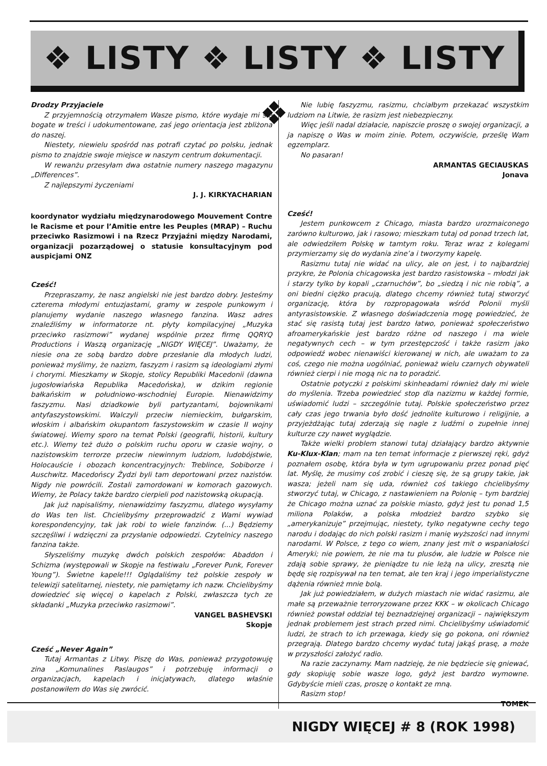❖ LISTY ❖ LISTY ❖ LISTY ❖
Drodzy Przyjaciele
Z przyjemnością otrzymałem Wasze pismo, które wydaje mi się bogate w treści i udokumentowane, zaś jego orientacja jest zbliżona do naszej.
Niestety, niewielu spośród nas potrafi czytać po polsku, jednak pismo to znajdzie swoje miejsce w naszym centrum dokumentacji.
W rewanżu przesyłam dwa ostatnie numery naszego magazynu „Differences”.
Z najlepszymi życzeniami
J. J. KIRKYACHARIAN
koordynator wydziału międzynarodowego Mouvement Contre le Racisme et pour l’Amitie entre les Peuples (MRAP) – Ruchu przeciwko Rasizmowi i na Rzecz Przyjaźni między Narodami, organizacji pozarządowej o statusie konsultacyjnym pod auspicjami ONZ
Cześć!
Przepraszamy, że nasz angielski nie jest bardzo dobry. Jesteśmy czterema młodymi entuzjastami, gramy w zespole punkowym i planujemy wydanie naszego własnego fanzina. Wasz adres znaleźliśmy w informatorze nt. płyty kompilacyjnej „Muzyka przeciwko rasizmowi” wydanej wspólnie przez firmę QQRYQ Productions i Waszą organizację „NIGDY WIĘCEJ”. Uważamy, że niesie ona ze sobą bardzo dobre przesłanie dla młodych ludzi, ponieważ myślimy, że nazizm, faszyzm i rasizm są ideologiami złymi i chorymi. Mieszkamy w Skopje, stolicy Republiki Macedonii (dawna jugosłowiańska Republika Macedońska), w dzikim regionie bałkańskim w południowo-wschodniej Europie. Nienawidzimy faszyzmu. Nasi dziadkowie byli partyzantami, bojownikami antyfaszystowskimi. Walczyli przeciw niemieckim, bułgarskim, włoskim i albańskim okupantom faszystowskim w czasie II wojny światowej. Wiemy sporo na temat Polski (geografii, historii, kultury etc.). Wiemy też dużo o polskim ruchu oporu w czasie wojny, o nazistowskim terrorze przeciw niewinnym ludziom, ludobójstwie, Holocauście i obozach koncentracyjnych: Treblince, Sobiborze i Auschwitz. Macedońscy Żydzi byli tam deportowani przez nazistów. Nigdy nie powrócili. Zostali zamordowani w komorach gazowych. Wiemy, że Polacy także bardzo cierpieli pod nazistowską okupacją.
Jak już napisaliśmy, nienawidzimy faszyzmu, dlatego wysyłamy do Was ten list. Chcielibyśmy przeprowadzić z Wami wywiad korespondencyjny, tak jak robi to wiele fanzinów. (...) Będziemy szczęśliwi i wdzięczni za przysłanie odpowiedzi. Czytelnicy naszego fanzina także.
Słyszeliśmy muzykę dwóch polskich zespołów: Abaddon i Schizma (występowali w Skopje na festiwalu „Forever Punk, Forever Young”). Świetne kapele!!! Oglądaliśmy też polskie zespoły w telewizji satelitarnej, niestety, nie pamiętamy ich nazw. Chcielibyśmy dowiedzieć się więcej o kapelach z Polski, zwłaszcza tych ze składanki „Muzyka przeciwko rasizmowi”.
VANGEL BASHEVSKI
Skopje
Cześć „Never Again”
Tutaj Armantas z Litwy. Piszę do Was, ponieważ przygotowuję zina „Komunalines Paslaugos” i potrzebuję informacji o organizacjach, kapelach i inicjatywach, dlatego właśnie postanowiłem do Was się zwrócić.
Nie lubię faszyzmu, rasizmu, chciałbym przekazać wszystkim ludziom na Litwie, że rasizm jest niebezpieczny.
Więc jeśli nadal działacie, napiszcie proszę o swojej organizacji, a ja napiszę o Was w moim zinie. Potem, oczywiście, prześlę Wam egzemplarz.
No pasaran!
ARMANTAS GECIAUSKAS
Jonava
Cześć!
Jestem punkowcem z Chicago, miasta bardzo urozmaiconego zarówno kulturowo, jak i rasowo; mieszkam tutaj od ponad trzech lat, ale odwiedziłem Polskę w tamtym roku. Teraz wraz z kolegami przymierzamy się do wydania zine’a i tworzymy kapelę.
Rasizmu tutaj nie widać na ulicy, ale on jest, i to najbardziej przykre, że Polonia chicagowska jest bardzo rasistowska – młodzi jak i starzy tylko by kopali „czarnuchów”, bo „siedzą i nic nie robią”, a oni biedni ciężko pracują, dlatego chcemy również tutaj stworzyć organizację, która by rozpropagowała wśród Polonii myśli antyrasistowskie. Z własnego doświadczenia mogę powiedzieć, że stać się rasistą tutaj jest bardzo łatwo, ponieważ społeczeństwo afroamerykańskie jest bardzo różne od naszego i ma wiele negatywnych cech – w tym przestępczość i także rasizm jako odpowiedź wobec nienawiści kierowanej w nich, ale uważam to za coś, czego nie można uogólniać, ponieważ wielu czarnych obywateli również cierpi i nie mogą nic na to poradzić.
Ostatnie potyczki z polskimi skinheadami również dały mi wiele do myślenia. Trzeba powiedzieć stop dla nazizmu w każdej formie, uświadomić ludzi – szczególnie tutaj. Polskie społeczeństwo przez cały czas jego trwania było dość jednolite kulturowo i religijnie, a przyjeżdżając tutaj zderzają się nagle z ludźmi o zupełnie innej kulturze czy nawet wyglądzie.
Także wielki problem stanowi tutaj działający bardzo aktywnie Ku-Klux-Klan; mam na ten temat informacje z pierwszej ręki, gdyż poznałem osobę, która była w tym ugrupowaniu przez ponad pięć lat. Myślę, że musimy coś zrobić i cieszę się, że są grupy takie, jak wasza; jeżeli nam się uda, również coś takiego chcielibyśmy stworzyć tutaj, w Chicago, z nastawieniem na Polonię – tym bardziej że Chicago można uznać za polskie miasto, gdyż jest tu ponad 1,5 miliona Polaków, a polska młodzież bardzo szybko się „amerykanizuje” przejmując, niestety, tylko negatywne cechy tego narodu i dodając do nich polski rasizm i manię wyższości nad innymi narodami. W Polsce, z tego co wiem, znany jest mit o wspaniałości Ameryki; nie powiem, że nie ma tu plusów, ale ludzie w Polsce nie zdają sobie sprawy, że pieniądze tu nie leżą na ulicy, zresztą nie będę się rozpisywał na ten temat, ale ten kraj i jego imperialistyczne dążenia również mnie bolą.
Jak już powiedziałem, w dużych miastach nie widać rasizmu, ale małe są przeważnie terroryzowane przez KKK – w okolicach Chicago również powstał oddział tej beznadziejnej organizacji – największym jednak problemem jest strach przed nimi. Chcielibyśmy uświadomić ludzi, że strach to ich przewaga, kiedy się go pokona, oni również przegrają. Dlatego bardzo chcemy wydać tutaj jakąś prasę, a może w przyszłości założyć radio.
Na razie zaczynamy. Mam nadzieję, że nie będziecie się gniewać, gdy skopiuję sobie wasze logo, gdyż jest bardzo wymowne. Gdybyście mieli czas, proszę o kontakt ze mną.
Rasizm stop!
TOMEK
NIGDY WIĘCEJ # 8 (ROK 1998)